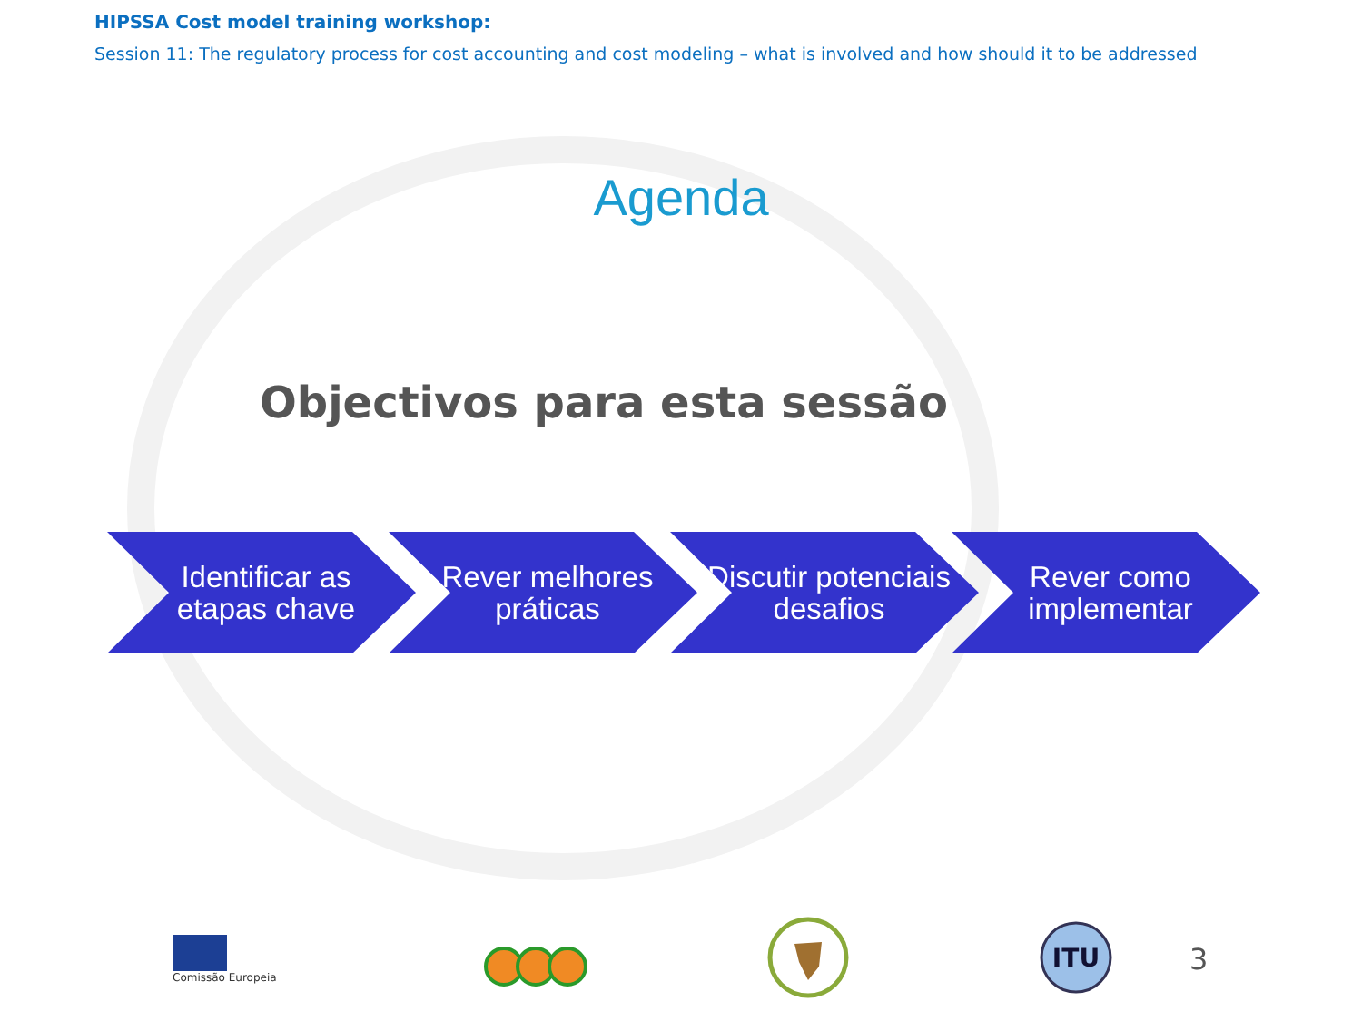HIPSSA Cost model training workshop:
Session 11: The regulatory process for cost accounting and cost modeling – what is involved and how should it to be addressed
Agenda
Objectivos para esta sessão
Identificar as etapas chave
Rever melhores práticas
Discutir potenciais desafios
Rever como implementar
Comissão Europeia
ITU
3